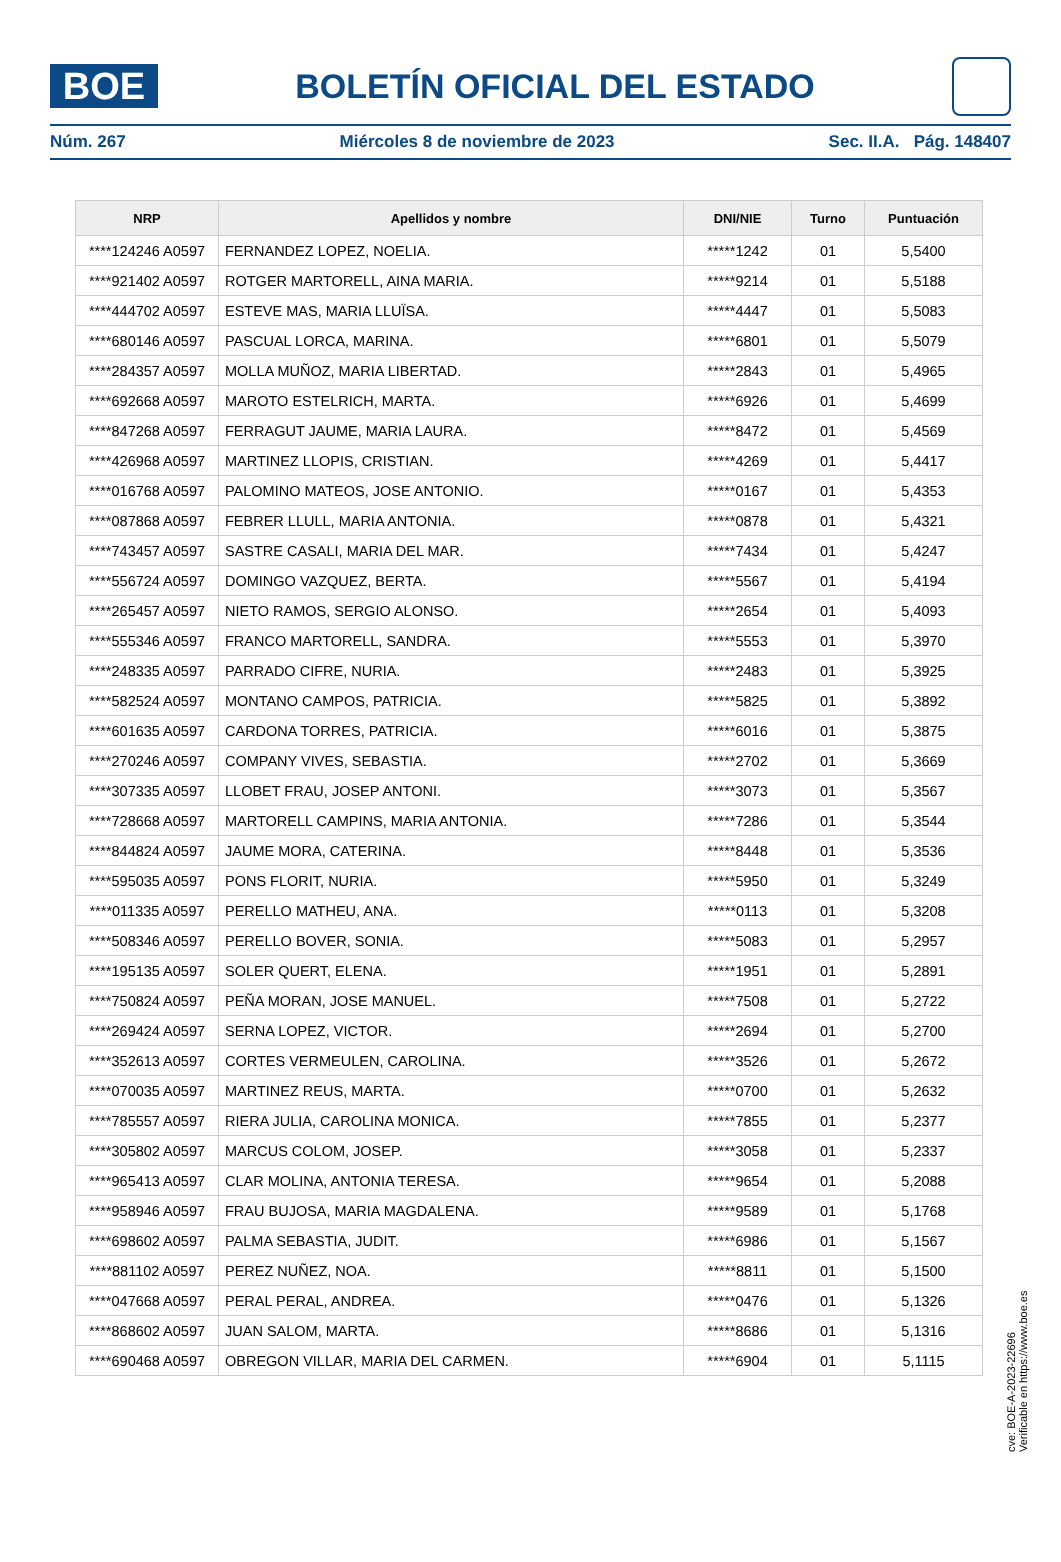BOE
BOLETÍN OFICIAL DEL ESTADO
Núm. 267 Miércoles 8 de noviembre de 2023 Sec. II.A. Pág. 148407
| NRP | Apellidos y nombre | DNI/NIE | Turno | Puntuación |
| --- | --- | --- | --- | --- |
| ****124246 A0597 | FERNANDEZ LOPEZ, NOELIA. | *****1242 | 01 | 5,5400 |
| ****921402 A0597 | ROTGER MARTORELL, AINA MARIA. | *****9214 | 01 | 5,5188 |
| ****444702 A0597 | ESTEVE MAS, MARIA LLUÏSA. | *****4447 | 01 | 5,5083 |
| ****680146 A0597 | PASCUAL LORCA, MARINA. | *****6801 | 01 | 5,5079 |
| ****284357 A0597 | MOLLA MUÑOZ, MARIA LIBERTAD. | *****2843 | 01 | 5,4965 |
| ****692668 A0597 | MAROTO ESTELRICH, MARTA. | *****6926 | 01 | 5,4699 |
| ****847268 A0597 | FERRAGUT JAUME, MARIA LAURA. | *****8472 | 01 | 5,4569 |
| ****426968 A0597 | MARTINEZ LLOPIS, CRISTIAN. | *****4269 | 01 | 5,4417 |
| ****016768 A0597 | PALOMINO MATEOS, JOSE ANTONIO. | *****0167 | 01 | 5,4353 |
| ****087868 A0597 | FEBRER LLULL, MARIA ANTONIA. | *****0878 | 01 | 5,4321 |
| ****743457 A0597 | SASTRE CASALI, MARIA DEL MAR. | *****7434 | 01 | 5,4247 |
| ****556724 A0597 | DOMINGO VAZQUEZ, BERTA. | *****5567 | 01 | 5,4194 |
| ****265457 A0597 | NIETO RAMOS, SERGIO ALONSO. | *****2654 | 01 | 5,4093 |
| ****555346 A0597 | FRANCO MARTORELL, SANDRA. | *****5553 | 01 | 5,3970 |
| ****248335 A0597 | PARRADO CIFRE, NURIA. | *****2483 | 01 | 5,3925 |
| ****582524 A0597 | MONTANO CAMPOS, PATRICIA. | *****5825 | 01 | 5,3892 |
| ****601635 A0597 | CARDONA TORRES, PATRICIA. | *****6016 | 01 | 5,3875 |
| ****270246 A0597 | COMPANY VIVES, SEBASTIA. | *****2702 | 01 | 5,3669 |
| ****307335 A0597 | LLOBET FRAU, JOSEP ANTONI. | *****3073 | 01 | 5,3567 |
| ****728668 A0597 | MARTORELL CAMPINS, MARIA ANTONIA. | *****7286 | 01 | 5,3544 |
| ****844824 A0597 | JAUME MORA, CATERINA. | *****8448 | 01 | 5,3536 |
| ****595035 A0597 | PONS FLORIT, NURIA. | *****5950 | 01 | 5,3249 |
| ****011335 A0597 | PERELLO MATHEU, ANA. | *****0113 | 01 | 5,3208 |
| ****508346 A0597 | PERELLO BOVER, SONIA. | *****5083 | 01 | 5,2957 |
| ****195135 A0597 | SOLER QUERT, ELENA. | *****1951 | 01 | 5,2891 |
| ****750824 A0597 | PEÑA MORAN, JOSE MANUEL. | *****7508 | 01 | 5,2722 |
| ****269424 A0597 | SERNA LOPEZ, VICTOR. | *****2694 | 01 | 5,2700 |
| ****352613 A0597 | CORTES VERMEULEN, CAROLINA. | *****3526 | 01 | 5,2672 |
| ****070035 A0597 | MARTINEZ REUS, MARTA. | *****0700 | 01 | 5,2632 |
| ****785557 A0597 | RIERA JULIA, CAROLINA MONICA. | *****7855 | 01 | 5,2377 |
| ****305802 A0597 | MARCUS COLOM, JOSEP. | *****3058 | 01 | 5,2337 |
| ****965413 A0597 | CLAR MOLINA, ANTONIA TERESA. | *****9654 | 01 | 5,2088 |
| ****958946 A0597 | FRAU BUJOSA, MARIA MAGDALENA. | *****9589 | 01 | 5,1768 |
| ****698602 A0597 | PALMA SEBASTIA, JUDIT. | *****6986 | 01 | 5,1567 |
| ****881102 A0597 | PEREZ NUÑEZ, NOA. | *****8811 | 01 | 5,1500 |
| ****047668 A0597 | PERAL PERAL, ANDREA. | *****0476 | 01 | 5,1326 |
| ****868602 A0597 | JUAN SALOM, MARTA. | *****8686 | 01 | 5,1316 |
| ****690468 A0597 | OBREGON VILLAR, MARIA DEL CARMEN. | *****6904 | 01 | 5,1115 |
cve: BOE-A-2023-22696
Verificable en https://www.boe.es